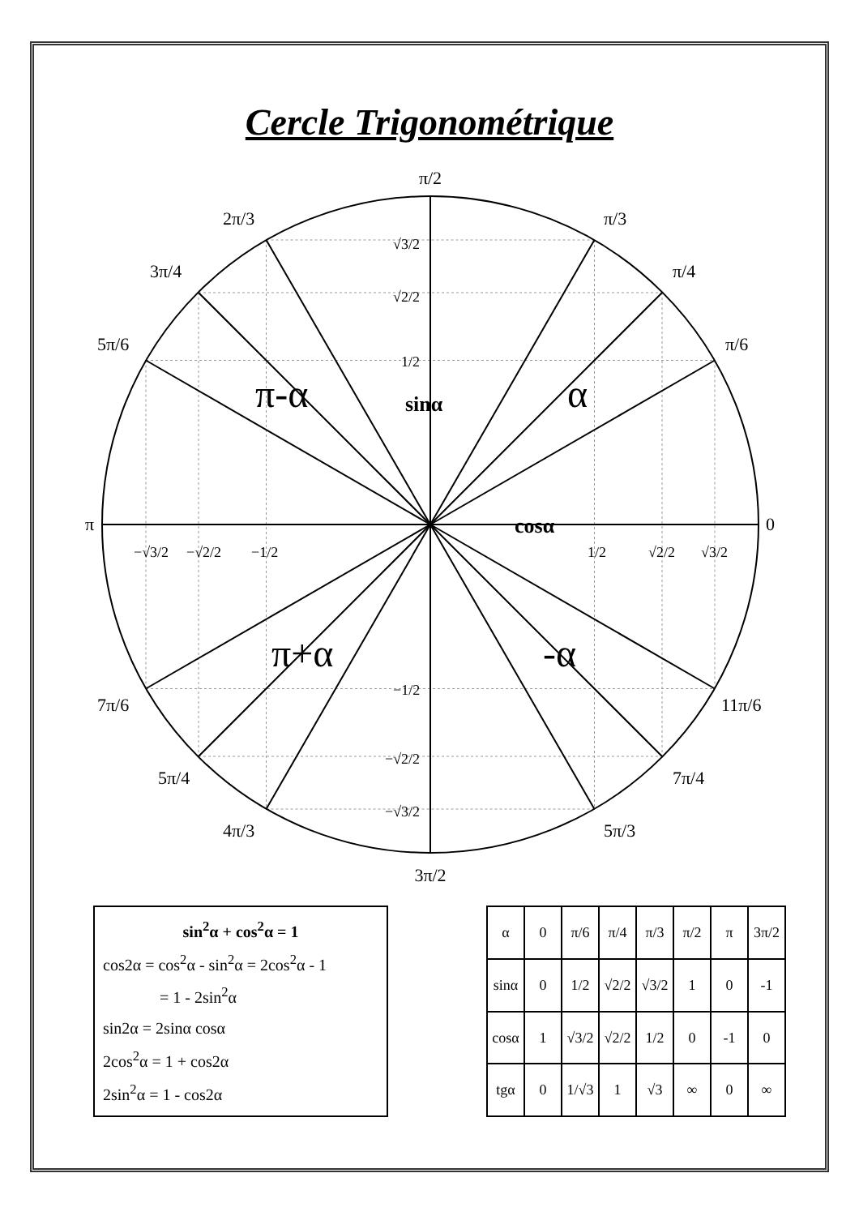Cercle Trigonométrique
π/2
π/3
π/4
π/6
2π/3
3π/4
5π/6
π
0
7π/6
5π/4
4π/3
3π/2
5π/3
7π/4
11π/6
√3/2
√2/2
1/2
−1/2
−√2/2
−√3/2
−√3/2
−√2/2
−1/2
1/2
√2/2
√3/2
cosα
sinα
π-α
α
π+α
-α
sin<sup>2</sup>α + cos<sup>2</sup>α = 1
cos2α = cos<sup>2</sup>α - sin<sup>2</sup>α = 2cos<sup>2</sup>α - 1
= 1 - 2sin<sup>2</sup>α
sin2α = 2sinα cosα
2cos<sup>2</sup>α = 1 + cos2α
2sin<sup>2</sup>α = 1 - cos2α
| α | 0 | π/6 | π/4 | π/3 | π/2 | π | 3π/2 |
| --- | --- | --- | --- | --- | --- | --- | --- |
| sinα | 0 | 1/2 | √2/2 | √3/2 | 1 | 0 | -1 |
| cosα | 1 | √3/2 | √2/2 | 1/2 | 0 | -1 | 0 |
| tgα | 0 | 1/√3 | 1 | √3 | ∞ | 0 | ∞ |